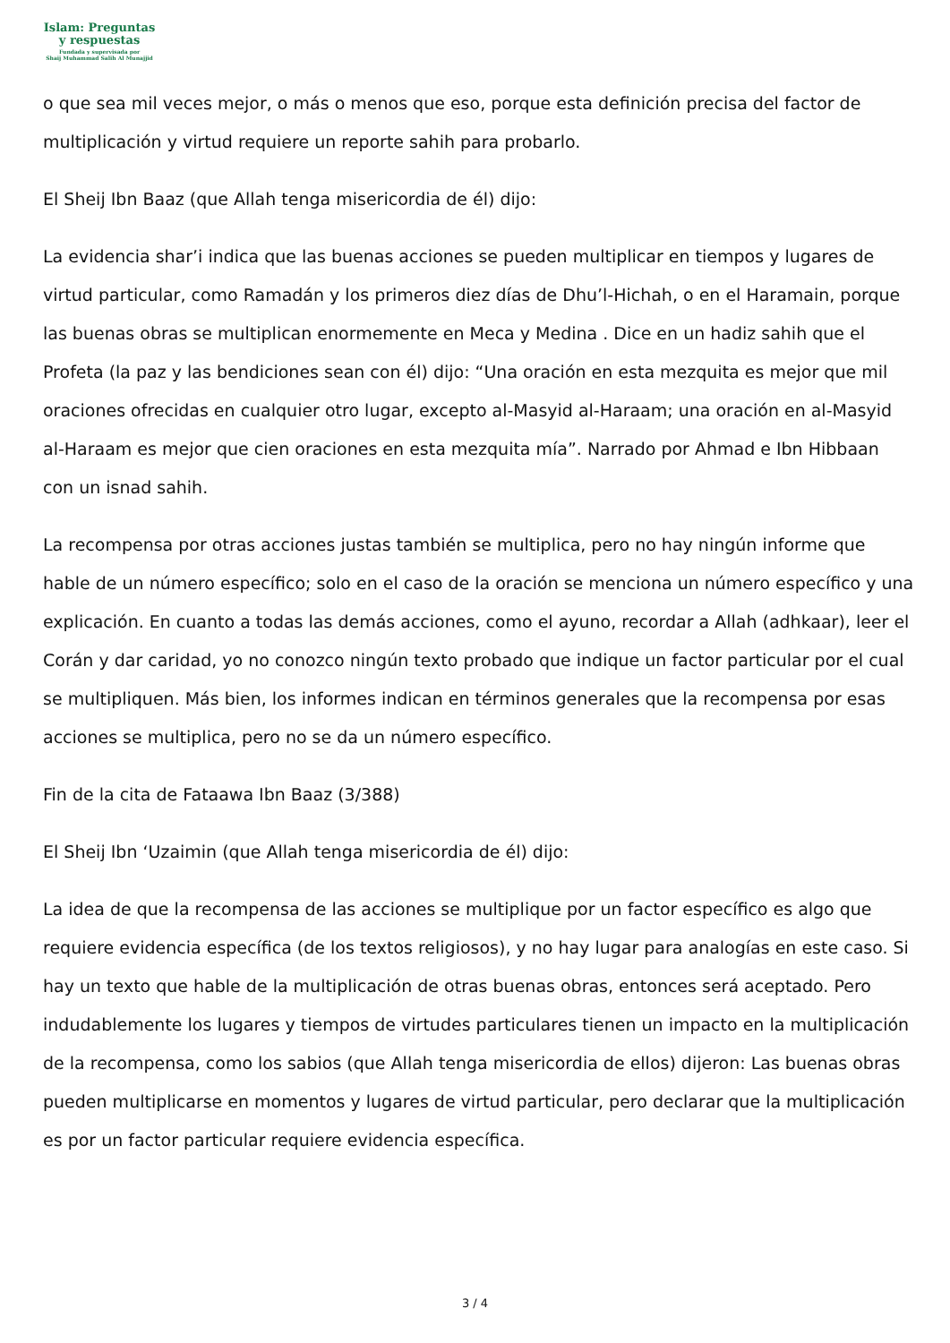Islam: Preguntas
y respuestas
Fundada y supervisada por
Shaij Muhammad Salih Al Munajjid
o que sea mil veces mejor, o más o menos que eso, porque esta definición precisa del factor de multiplicación y virtud requiere un reporte sahih para probarlo.
El Sheij Ibn Baaz (que Allah tenga misericordia de él) dijo:
La evidencia shar’i indica que las buenas acciones se pueden multiplicar en tiempos y lugares de virtud particular, como Ramadán y los primeros diez días de Dhu’l-Hichah, o en el Haramain, porque las buenas obras se multiplican enormemente en Meca y Medina . Dice en un hadiz sahih que el Profeta (la paz y las bendiciones sean con él) dijo: “Una oración en esta mezquita es mejor que mil oraciones ofrecidas en cualquier otro lugar, excepto al-Masyid al-Haraam; una oración en al-Masyid al-Haraam es mejor que cien oraciones en esta mezquita mía”. Narrado por Ahmad e Ibn Hibbaan con un isnad sahih.
La recompensa por otras acciones justas también se multiplica, pero no hay ningún informe que hable de un número específico; solo en el caso de la oración se menciona un número específico y una explicación. En cuanto a todas las demás acciones, como el ayuno, recordar a Allah (adhkaar), leer el Corán y dar caridad, yo no conozco ningún texto probado que indique un factor particular por el cual se multipliquen. Más bien, los informes indican en términos generales que la recompensa por esas acciones se multiplica, pero no se da un número específico.
Fin de la cita de Fataawa Ibn Baaz (3/388)
El Sheij Ibn ‘Uzaimin (que Allah tenga misericordia de él) dijo:
La idea de que la recompensa de las acciones se multiplique por un factor específico es algo que requiere evidencia específica (de los textos religiosos), y no hay lugar para analogías en este caso. Si hay un texto que hable de la multiplicación de otras buenas obras, entonces será aceptado. Pero indudablemente los lugares y tiempos de virtudes particulares tienen un impacto en la multiplicación de la recompensa, como los sabios (que Allah tenga misericordia de ellos) dijeron: Las buenas obras pueden multiplicarse en momentos y lugares de virtud particular, pero declarar que la multiplicación es por un factor particular requiere evidencia específica.
3 / 4